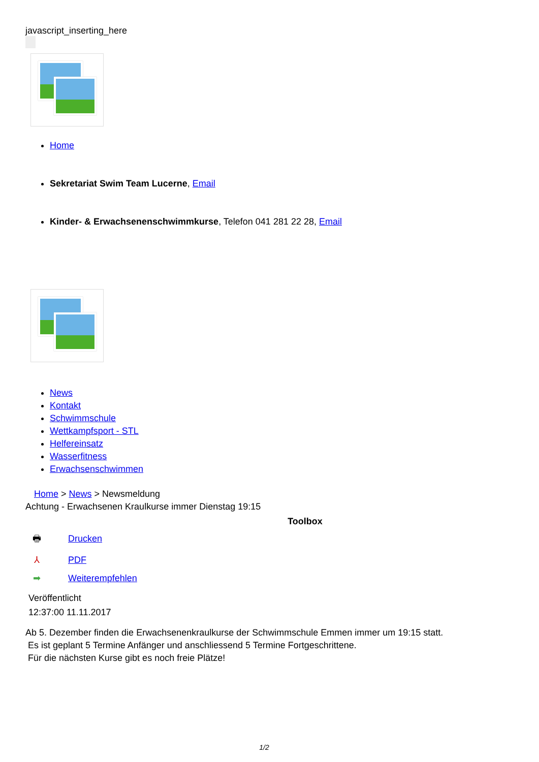javascript_inserting_here
Home
Sekretariat Swim Team Lucerne, Email
Kinder- & Erwachsenenschwimmkurse, Telefon 041 281 22 28, Email
News
Kontakt
Schwimmschule
Wettkampfsport - STL
Helfereinsatz
Wasserfitness
Erwachsenschwimmen
Home > News > Newsmeldung
Achtung - Erwachsenen Kraulkurse immer Dienstag 19:15
Toolbox
🖶 Drucken
⅄ PDF
➡ Weiterempfehlen
Veröffentlicht
12:37:00 11.11.2017
Ab 5. Dezember finden die Erwachsenenkraulkurse der Schwimmschule Emmen immer um 19:15 statt.
Es ist geplant 5 Termine Anfänger und anschliessend 5 Termine Fortgeschrittene.
Für die nächsten Kurse gibt es noch freie Plätze!
1/2